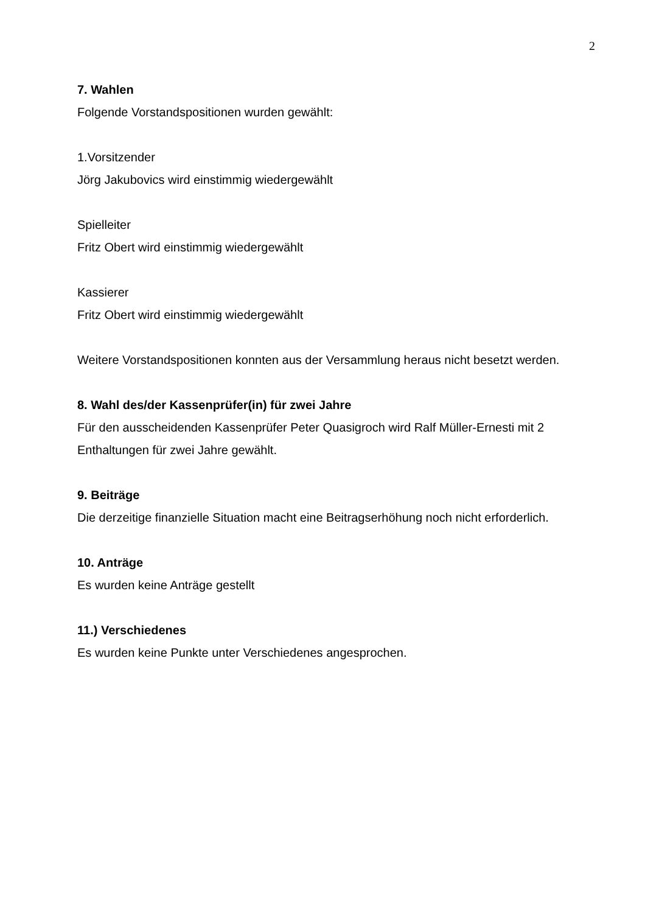2
7. Wahlen
Folgende Vorstandspositionen wurden gewählt:
1.Vorsitzender
Jörg Jakubovics wird einstimmig wiedergewählt
Spielleiter
Fritz Obert wird einstimmig wiedergewählt
Kassierer
Fritz Obert wird einstimmig wiedergewählt
Weitere Vorstandspositionen konnten aus der Versammlung heraus nicht besetzt werden.
8. Wahl des/der Kassenprüfer(in) für zwei Jahre
Für den ausscheidenden Kassenprüfer Peter Quasigroch wird Ralf Müller-Ernesti mit 2 Enthaltungen für zwei Jahre gewählt.
9. Beiträge
Die derzeitige finanzielle Situation macht eine Beitragserhöhung noch nicht erforderlich.
10. Anträge
Es wurden keine Anträge gestellt
11.) Verschiedenes
Es wurden keine Punkte unter Verschiedenes angesprochen.